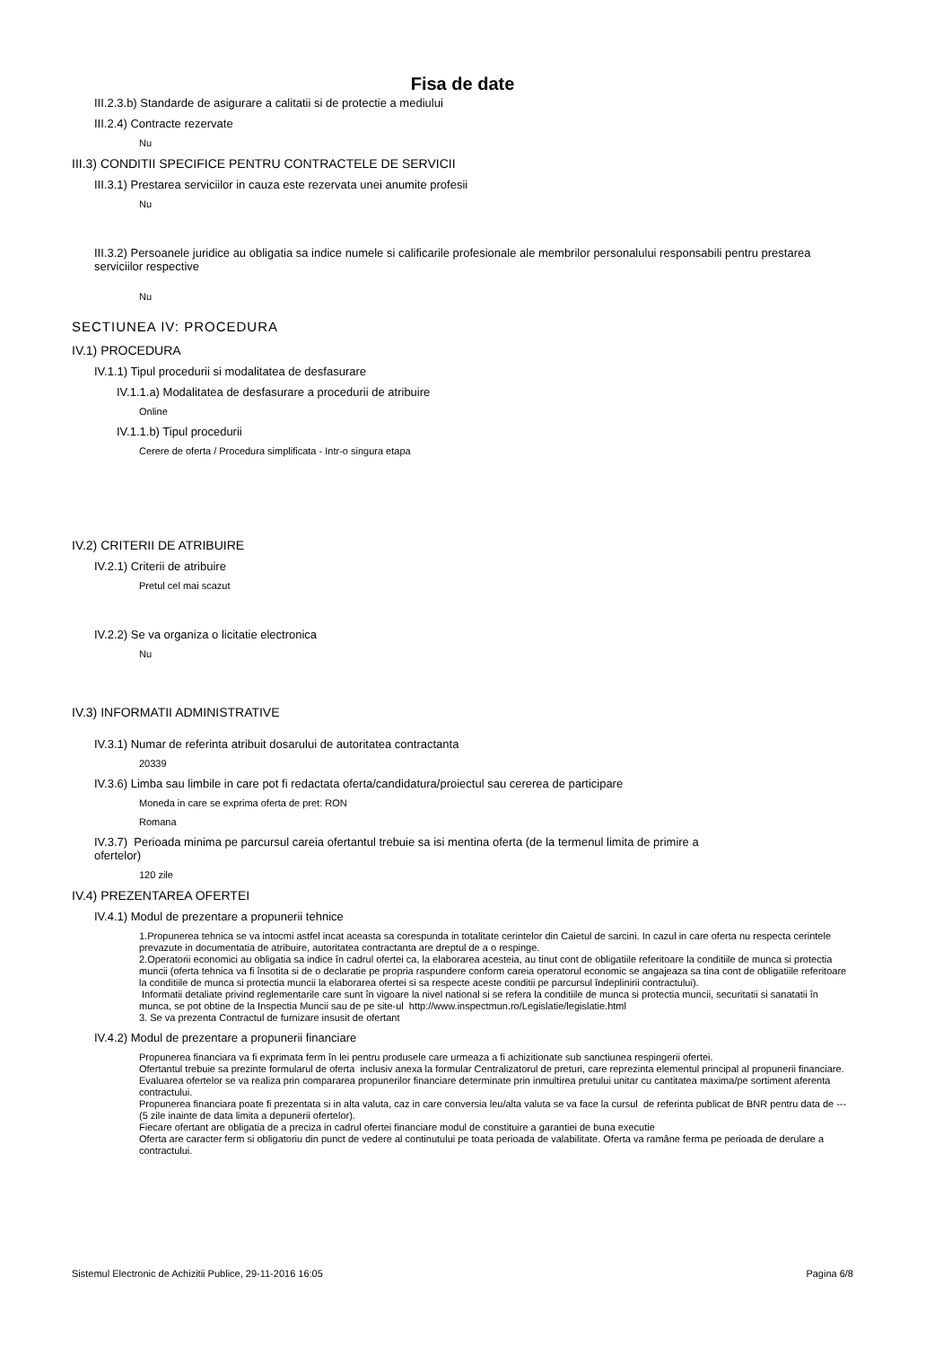Fisa de date
III.2.3.b) Standarde de asigurare a calitatii si de protectie a mediului
III.2.4) Contracte rezervate
Nu
III.3) CONDITII SPECIFICE PENTRU CONTRACTELE DE SERVICII
III.3.1) Prestarea serviciilor in cauza este rezervata unei anumite profesii
Nu
III.3.2) Persoanele juridice au obligatia sa indice numele si calificarile profesionale ale membrilor personalului responsabili pentru prestarea serviciilor respective
Nu
SECTIUNEA IV: PROCEDURA
IV.1) PROCEDURA
IV.1.1) Tipul procedurii si modalitatea de desfasurare
IV.1.1.a) Modalitatea de desfasurare a procedurii de atribuire
Online
IV.1.1.b) Tipul procedurii
Cerere de oferta / Procedura simplificata - Intr-o singura etapa
IV.2) CRITERII DE ATRIBUIRE
IV.2.1) Criterii de atribuire
Pretul cel mai scazut
IV.2.2) Se va organiza o licitatie electronica
Nu
IV.3) INFORMATII ADMINISTRATIVE
IV.3.1) Numar de referinta atribuit dosarului de autoritatea contractanta
20339
IV.3.6) Limba sau limbile in care pot fi redactata oferta/candidatura/proiectul sau cererea de participare
Moneda in care se exprima oferta de pret: RON
Romana
IV.3.7) Perioada minima pe parcursul careia ofertantul trebuie sa isi mentina oferta (de la termenul limita de primire a ofertelor)
120 zile
IV.4) PREZENTAREA OFERTEI
IV.4.1) Modul de prezentare a propunerii tehnice
1.Propunerea tehnica se va intocmi astfel incat aceasta sa corespunda in totalitate cerintelor din Caietul de sarcini. In cazul in care oferta nu respecta cerintele prevazute in documentatia de atribuire, autoritatea contractanta are dreptul de a o respinge.
2.Operatorii economici au obligatia sa indice în cadrul ofertei ca, la elaborarea acesteia, au tinut cont de obligatiile referitoare la conditiile de munca si protectia muncii (oferta tehnica va fi însotita si de o declaratie pe propria raspundere conform careia operatorul economic se angajeaza sa tina cont de obligatiile referitoare la conditiile de munca si protectia muncii la elaborarea ofertei si sa respecte aceste conditii pe parcursul îndeplinirii contractului).
Informatii detaliate privind reglementarile care sunt în vigoare la nivel national si se refera la conditiile de munca si protectia muncii, securitatii si sanatatii în munca, se pot obtine de la Inspectia Muncii sau de pe site-ul http://www.inspectmun.ro/Legislatie/legislatie.html
3. Se va prezenta Contractul de furnizare insusit de ofertant
IV.4.2) Modul de prezentare a propunerii financiare
Propunerea financiara va fi exprimata ferm în lei pentru produsele care urmeaza a fi achizitionate sub sanctiunea respingerii ofertei.
Ofertantul trebuie sa prezinte formularul de oferta inclusiv anexa la formular Centralizatorul de preturi, care reprezinta elementul principal al propunerii financiare. Evaluarea ofertelor se va realiza prin compararea propunerilor financiare determinate prin inmultirea pretului unitar cu cantitatea maxima/pe sortiment aferenta contractului.
Propunerea financiara poate fi prezentata si in alta valuta, caz in care conversia leu/alta valuta se va face la cursul de referinta publicat de BNR pentru data de ---(5 zile inainte de data limita a depunerii ofertelor).
Fiecare ofertant are obligatia de a preciza in cadrul ofertei financiare modul de constituire a garantiei de buna executie
Oferta are caracter ferm si obligatoriu din punct de vedere al continutului pe toata perioada de valabilitate. Oferta va ramâne ferma pe perioada de derulare a contractului.
Sistemul Electronic de Achizitii Publice, 29-11-2016 16:05 Pagina 6/8